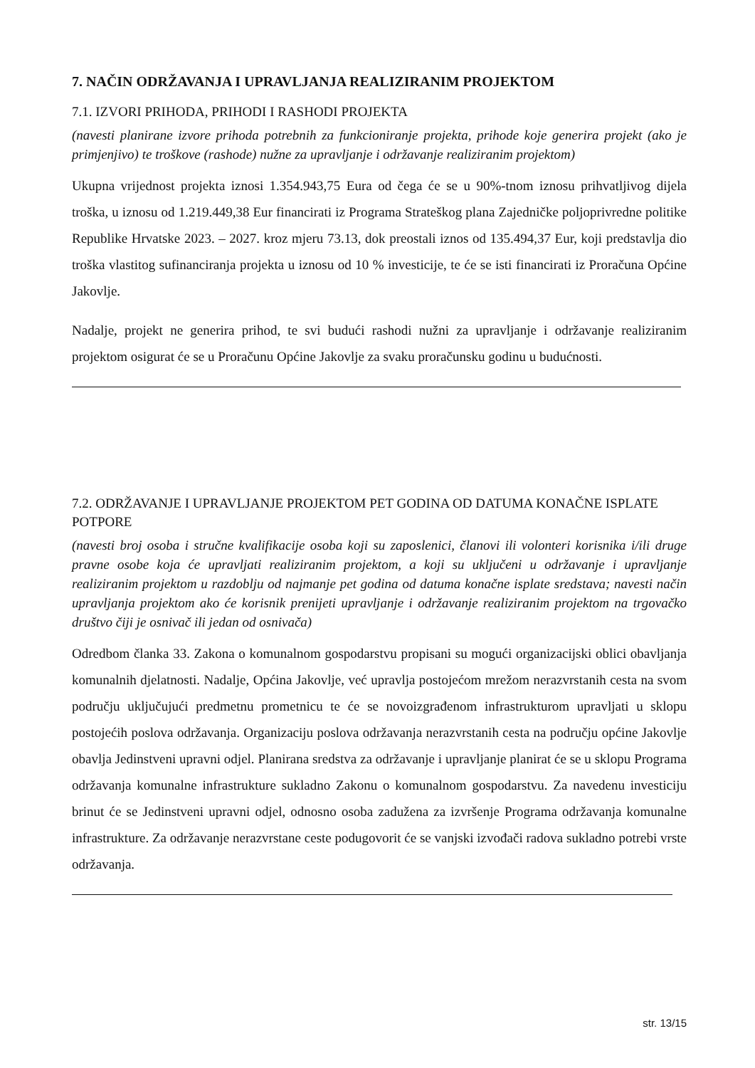7. NAČIN ODRŽAVANJA I UPRAVLJANJA REALIZIRANIM PROJEKTOM
7.1. IZVORI PRIHODA, PRIHODI I RASHODI PROJEKTA
(navesti planirane izvore prihoda potrebnih za funkcioniranje projekta, prihode koje generira projekt (ako je primjenjivo) te troškove (rashode) nužne za upravljanje i održavanje realiziranim projektom)
Ukupna vrijednost projekta iznosi 1.354.943,75 Eura od čega će se u 90%-tnom iznosu prihvatljivog dijela troška, u iznosu od 1.219.449,38 Eur financirati iz Programa Strateškog plana Zajedničke poljoprivredne politike Republike Hrvatske 2023. – 2027. kroz mjeru 73.13, dok preostali iznos od 135.494,37 Eur, koji predstavlja dio troška vlastitog sufinanciranja projekta u iznosu od 10 % investicije, te će se isti financirati iz Proračuna Općine Jakovlje.
Nadalje, projekt ne generira prihod, te svi budući rashodi nužni za upravljanje i održavanje realiziranim projektom osigurat će se u Proračunu Općine Jakovlje za svaku proračunsku godinu u budućnosti.
7.2. ODRŽAVANJE I UPRAVLJANJE PROJEKTOM PET GODINA OD DATUMA KONAČNE ISPLATE POTPORE
(navesti broj osoba i stručne kvalifikacije osoba koji su zaposlenici, članovi ili volonteri korisnika i/ili druge pravne osobe koja će upravljati realiziranim projektom, a koji su uključeni u održavanje i upravljanje realiziranim projektom u razdoblju od najmanje pet godina od datuma konačne isplate sredstava; navesti način upravljanja projektom ako će korisnik prenijeti upravljanje i održavanje realiziranim projektom na trgovačko društvo čiji je osnivač ili jedan od osnivača)
Odredbom članka 33. Zakona o komunalnom gospodarstvu propisani su mogući organizacijski oblici obavljanja komunalnih djelatnosti. Nadalje, Općina Jakovlje, već upravlja postojećom mrežom nerazvrstanih cesta na svom području uključujući predmetnu prometnicu te će se novoizgrađenom infrastrukturom upravljati u sklopu postojećih poslova održavanja. Organizaciju poslova održavanja nerazvrstanih cesta na području općine Jakovlje obavlja Jedinstveni upravni odjel. Planirana sredstva za održavanje i upravljanje planirat će se u sklopu Programa održavanja komunalne infrastrukture sukladno Zakonu o komunalnom gospodarstvu. Za navedenu investiciju brinut će se Jedinstveni upravni odjel, odnosno osoba zadužena za izvršenje Programa održavanja komunalne infrastrukture. Za održavanje nerazvrstane ceste podugovorit će se vanjski izvođači radova sukladno potrebi vrste održavanja.
str. 13/15